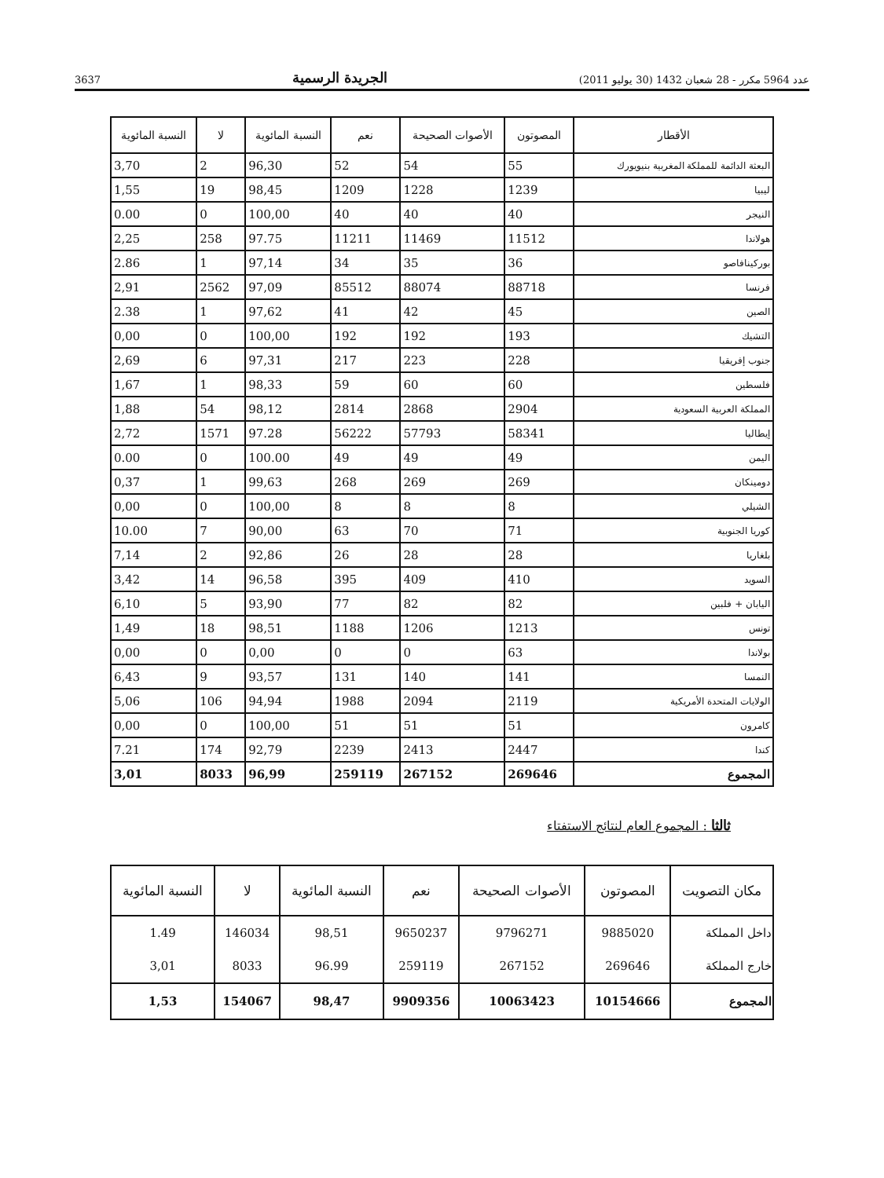3637 الجريدة الرسمية عدد 5964 مكرر - 28 شعبان 1432 (30 يوليو 2011)
| الأقطار | المصوتون | الأصوات الصحيحة | نعم | النسبة المائوية | لا | النسبة المائوية |
| --- | --- | --- | --- | --- | --- | --- |
| البعثة الدائمة للمملكة المغربية بنيويورك | 55 | 54 | 52 | 96,30 | 2 | 3,70 |
| ليبيا | 1239 | 1228 | 1209 | 98,45 | 19 | 1,55 |
| النيجر | 40 | 40 | 40 | 100,00 | 0 | 0.00 |
| هولاندا | 11512 | 11469 | 11211 | 97.75 | 258 | 2,25 |
| بوركينافاصو | 36 | 35 | 34 | 97,14 | 1 | 2.86 |
| فرنسا | 88718 | 88074 | 85512 | 97,09 | 2562 | 2,91 |
| الصين | 45 | 42 | 41 | 97,62 | 1 | 2.38 |
| التشيك | 193 | 192 | 192 | 100,00 | 0 | 0,00 |
| جنوب إفريقيا | 228 | 223 | 217 | 97,31 | 6 | 2,69 |
| فلسطين | 60 | 60 | 59 | 98,33 | 1 | 1,67 |
| المملكة العربية السعودية | 2904 | 2868 | 2814 | 98,12 | 54 | 1,88 |
| إيطاليا | 58341 | 57793 | 56222 | 97.28 | 1571 | 2,72 |
| اليمن | 49 | 49 | 49 | 100.00 | 0 | 0.00 |
| دومينكان | 269 | 269 | 268 | 99,63 | 1 | 0,37 |
| الشيلي | 8 | 8 | 8 | 100,00 | 0 | 0,00 |
| كوريا الجنوبية | 71 | 70 | 63 | 90,00 | 7 | 10.00 |
| بلغاريا | 28 | 28 | 26 | 92,86 | 2 | 7,14 |
| السويد | 410 | 409 | 395 | 96,58 | 14 | 3,42 |
| اليابان + فلبين | 82 | 82 | 77 | 93,90 | 5 | 6,10 |
| تونس | 1213 | 1206 | 1188 | 98,51 | 18 | 1,49 |
| بولاندا | 63 | 0 | 0 | 0,00 | 0 | 0,00 |
| النمسا | 141 | 140 | 131 | 93,57 | 9 | 6,43 |
| الولايات المتحدة الأمريكية | 2119 | 2094 | 1988 | 94,94 | 106 | 5,06 |
| كامرون | 51 | 51 | 51 | 100,00 | 0 | 0,00 |
| كندا | 2447 | 2413 | 2239 | 92,79 | 174 | 7.21 |
| المجموع | 269646 | 267152 | 259119 | 96,99 | 8033 | 3,01 |
ثالثا : المجموع العام لنتائج الاستفتاء
| مكان التصويت | المصوتون | الأصوات الصحيحة | نعم | النسبة المائوية | لا | النسبة المائوية |
| --- | --- | --- | --- | --- | --- | --- |
| داخل المملكة | 9885020 | 9796271 | 9650237 | 98,51 | 146034 | 1.49 |
| خارج المملكة | 269646 | 267152 | 259119 | 96.99 | 8033 | 3,01 |
| المجموع | 10154666 | 10063423 | 9909356 | 98,47 | 154067 | 1,53 |